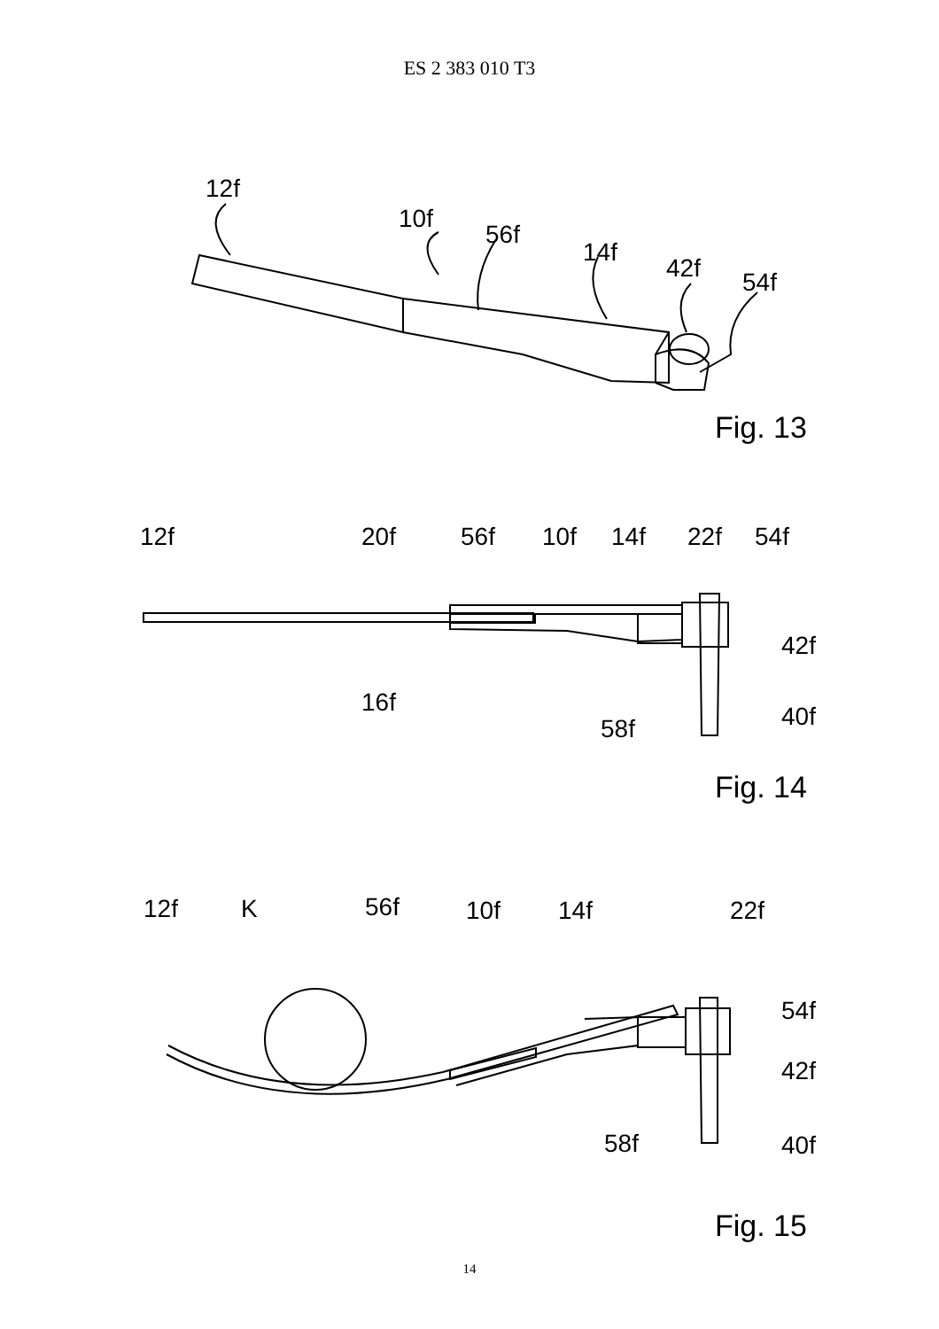ES 2 383 010 T3
12f
10f
56f
14f
42f
54f
Fig. 13
12f
20f
56f
10f
14f
22f
54f
42f
16f
58f
40f
Fig. 14
12f
K
56f
10f
14f
22f
54f
42f
58f
40f
Fig. 15
14